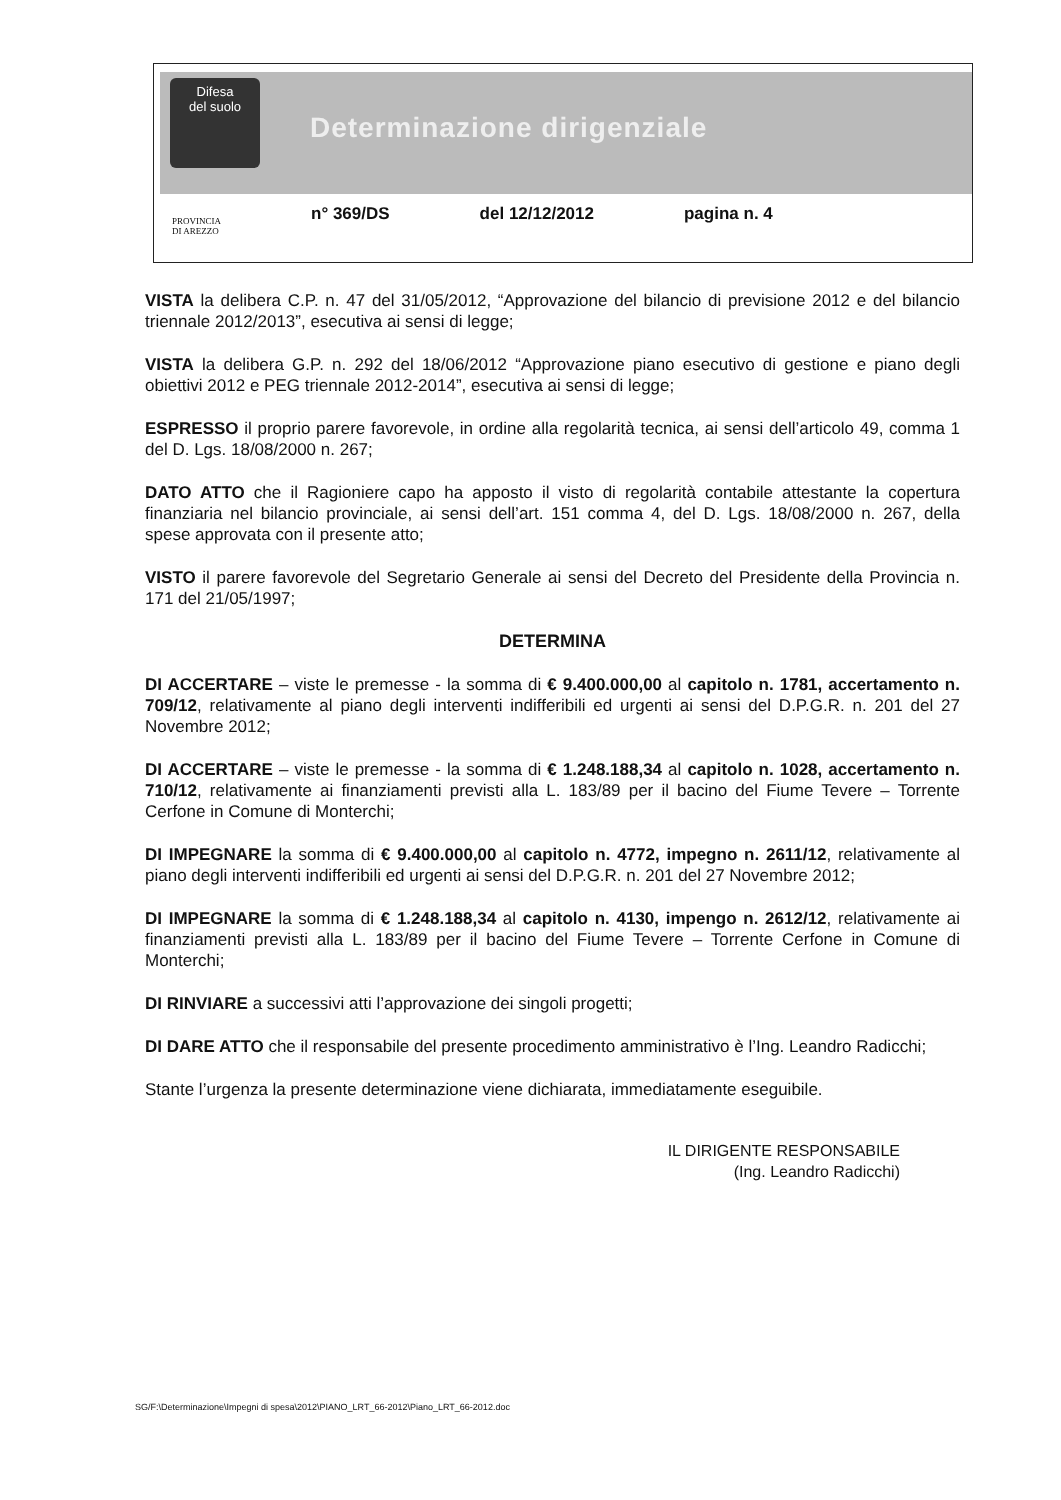Difesa
del suolo
Determinazione dirigenziale
n° 369/DS del 12/12/2012 pagina n. 4
PROVINCIA
DI AREZZO
VISTA la delibera C.P. n. 47 del 31/05/2012, “Approvazione del bilancio di previsione 2012 e del bilancio triennale 2012/2013”, esecutiva ai sensi di legge;
VISTA la delibera G.P. n. 292 del 18/06/2012 “Approvazione piano esecutivo di gestione e piano degli obiettivi 2012 e PEG triennale 2012-2014”, esecutiva ai sensi di legge;
ESPRESSO il proprio parere favorevole, in ordine alla regolarità tecnica, ai sensi dell’articolo 49, comma 1 del D. Lgs. 18/08/2000 n. 267;
DATO ATTO che il Ragioniere capo ha apposto il visto di regolarità contabile attestante la copertura finanziaria nel bilancio provinciale, ai sensi dell’art. 151 comma 4, del D. Lgs. 18/08/2000 n. 267, della spese approvata con il presente atto;
VISTO il parere favorevole del Segretario Generale ai sensi del Decreto del Presidente della Provincia n. 171 del 21/05/1997;
DETERMINA
DI ACCERTARE – viste le premesse - la somma di € 9.400.000,00 al capitolo n. 1781, accertamento n. 709/12, relativamente al piano degli interventi indifferibili ed urgenti ai sensi del D.P.G.R. n. 201 del 27 Novembre 2012;
DI ACCERTARE – viste le premesse - la somma di € 1.248.188,34 al capitolo n. 1028, accertamento n. 710/12, relativamente ai finanziamenti previsti alla L. 183/89 per il bacino del Fiume Tevere – Torrente Cerfone in Comune di Monterchi;
DI IMPEGNARE la somma di € 9.400.000,00 al capitolo n. 4772, impegno n. 2611/12, relativamente al piano degli interventi indifferibili ed urgenti ai sensi del D.P.G.R. n. 201 del 27 Novembre 2012;
DI IMPEGNARE la somma di € 1.248.188,34 al capitolo n. 4130, impengo n. 2612/12, relativamente ai finanziamenti previsti alla L. 183/89 per il bacino del Fiume Tevere – Torrente Cerfone in Comune di Monterchi;
DI RINVIARE a successivi atti l’approvazione dei singoli progetti;
DI DARE ATTO che il responsabile del presente procedimento amministrativo è l’Ing. Leandro Radicchi;
Stante l’urgenza la presente determinazione viene dichiarata, immediatamente eseguibile.
IL DIRIGENTE RESPONSABILE
(Ing. Leandro Radicchi)
SG/F:\Determinazione\Impegni di spesa\2012\PIANO_LRT_66-2012\Piano_LRT_66-2012.doc